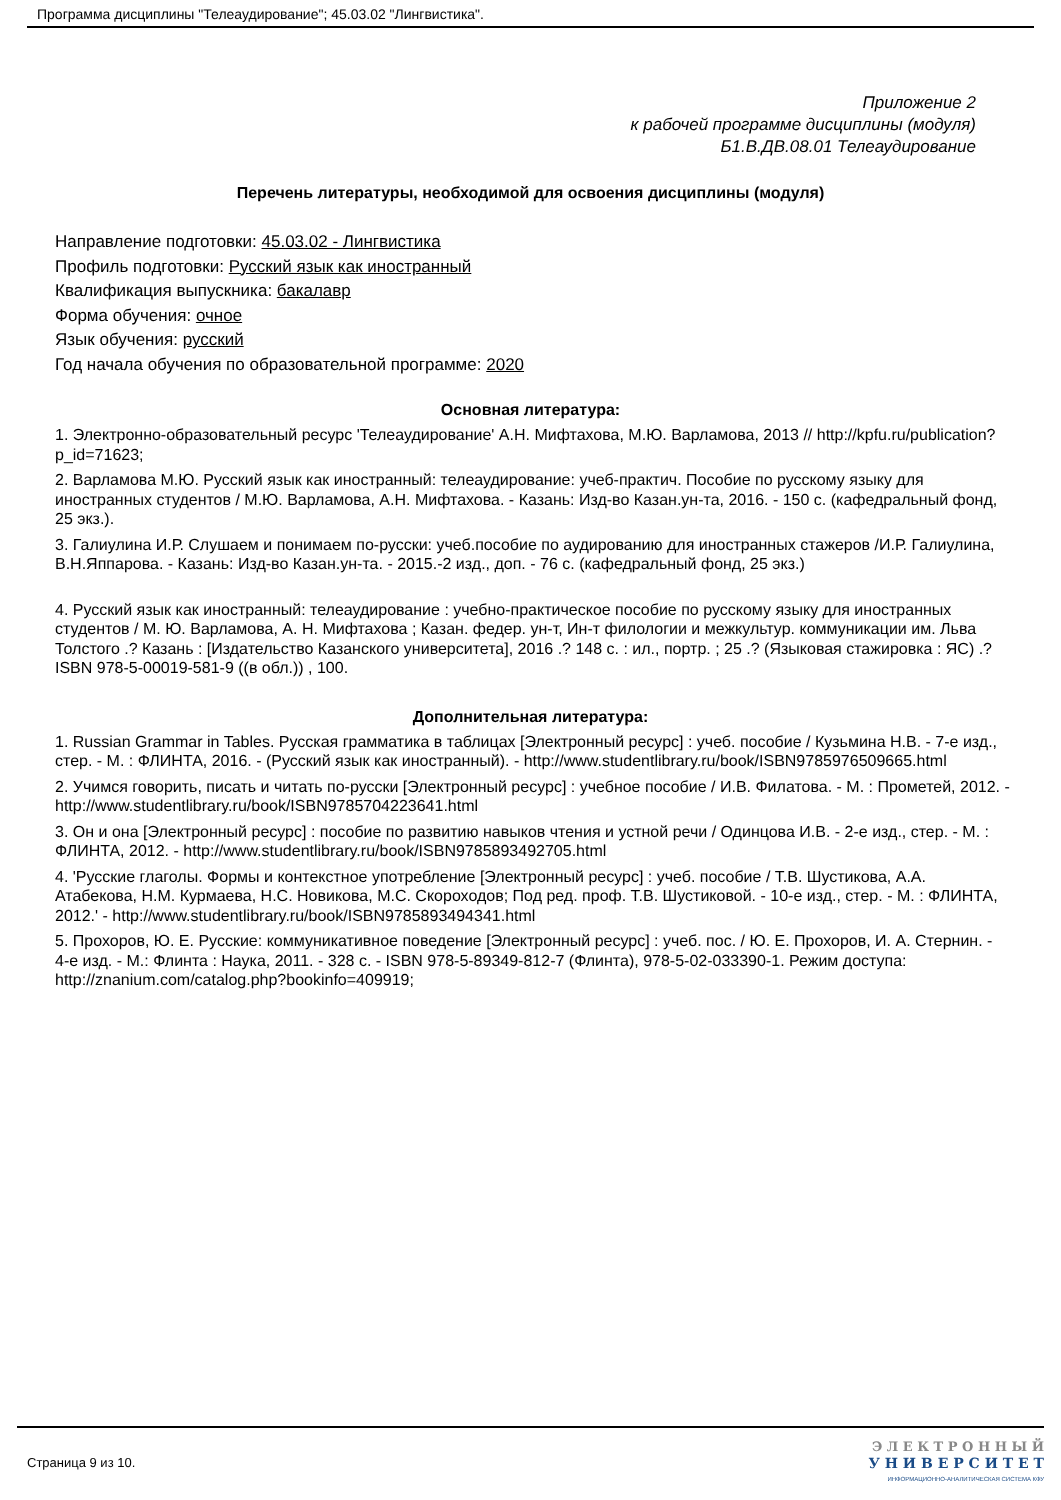Программа дисциплины "Телеаудирование"; 45.03.02 "Лингвистика".
Приложение 2
к рабочей программе дисциплины (модуля)
Б1.В.ДВ.08.01 Телеаудирование
Перечень литературы, необходимой для освоения дисциплины (модуля)
Направление подготовки: 45.03.02 - Лингвистика
Профиль подготовки: Русский язык как иностранный
Квалификация выпускника: бакалавр
Форма обучения: очное
Язык обучения: русский
Год начала обучения по образовательной программе: 2020
Основная литература:
1. Электронно-образовательный ресурс 'Телеаудирование' А.Н. Мифтахова, М.Ю. Варламова, 2013 // http://kpfu.ru/publication?p_id=71623;
2. Варламова М.Ю. Русский язык как иностранный: телеаудирование: учеб-практич. Пособие по русскому языку для иностранных студентов / М.Ю. Варламова, А.Н. Мифтахова. - Казань: Изд-во Казан.ун-та, 2016. - 150 с. (кафедральный фонд, 25 экз.).
3. Галиулина И.Р. Слушаем и понимаем по-русски: учеб.пособие по аудированию для иностранных стажеров /И.Р. Галиулина, В.Н.Яппарова. - Казань: Изд-во Казан.ун-та. - 2015.-2 изд., доп. - 76 с. (кафедральный фонд, 25 экз.)
4. Русский язык как иностранный: телеаудирование : учебно-практическое пособие по русскому языку для иностранных студентов / М. Ю. Варламова, А. Н. Мифтахова ; Казан. федер. ун-т, Ин-т филологии и межкультур. коммуникации им. Льва Толстого .? Казань : [Издательство Казанского университета], 2016 .? 148 с. : ил., портр. ; 25 .? (Языковая стажировка : ЯС) .? ISBN 978-5-00019-581-9 ((в обл.)) , 100.
Дополнительная литература:
1. Russian Grammar in Tables. Русская грамматика в таблицах [Электронный ресурс] : учеб. пособие / Кузьмина Н.В. - 7-е изд., стер. - М. : ФЛИНТА, 2016. - (Русский язык как иностранный). - http://www.studentlibrary.ru/book/ISBN9785976509665.html
2. Учимся говорить, писать и читать по-русски [Электронный ресурс] : учебное пособие / И.В. Филатова. - М. : Прометей, 2012. - http://www.studentlibrary.ru/book/ISBN9785704223641.html
3. Он и она [Электронный ресурс] : пособие по развитию навыков чтения и устной речи / Одинцова И.В. - 2-е изд., стер. - М. : ФЛИНТА, 2012. - http://www.studentlibrary.ru/book/ISBN9785893492705.html
4. 'Русские глаголы. Формы и контекстное употребление [Электронный ресурс] : учеб. пособие / Т.В. Шустикова, А.А. Атабекова, Н.М. Курмаева, Н.С. Новикова, М.С. Скороходов; Под ред. проф. Т.В. Шустиковой. - 10-е изд., стер. - М. : ФЛИНТА, 2012.' - http://www.studentlibrary.ru/book/ISBN9785893494341.html
5. Прохоров, Ю. Е. Русские: коммуникативное поведение [Электронный ресурс] : учеб. пос. / Ю. Е. Прохоров, И. А. Стернин. - 4-е изд. - М.: Флинта : Наука, 2011. - 328 с. - ISBN 978-5-89349-812-7 (Флинта), 978-5-02-033390-1. Режим доступа: http://znanium.com/catalog.php?bookinfo=409919;
Страница 9 из 10.
Э Л Е К Т Р О Н Н Ы Й
У Н И В Е Р С И Т Е Т
ИНФОРМАЦИОННО-АНАЛИТИЧЕСКАЯ СИСТЕМА КФУ